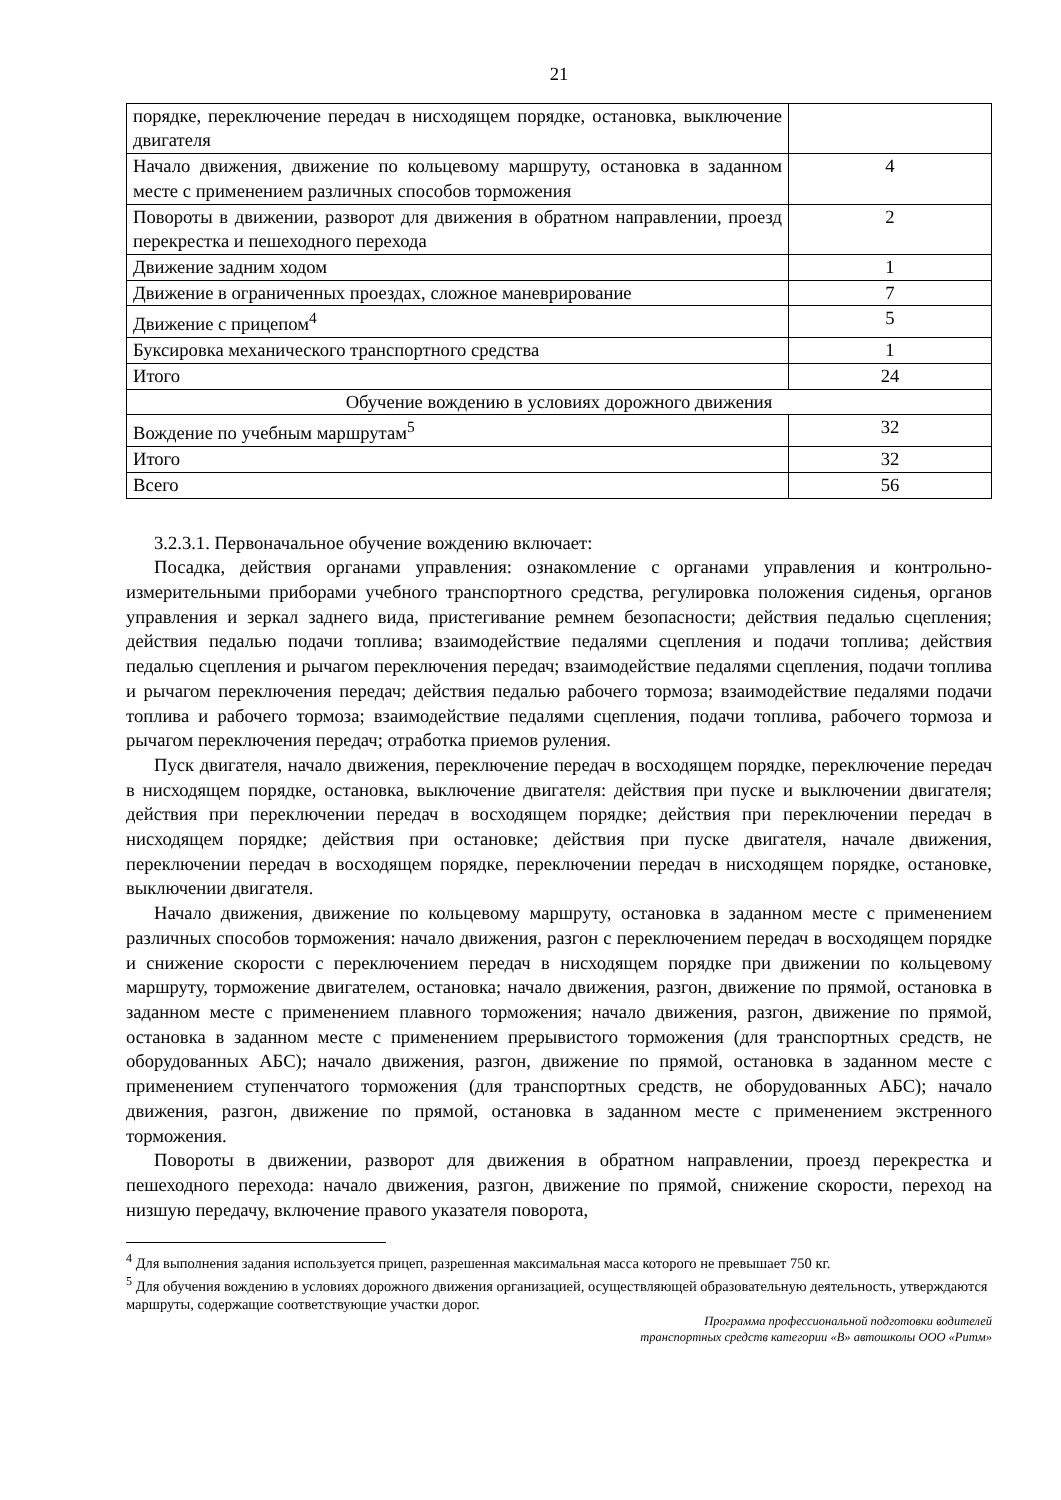21
| порядке, переключение передач в нисходящем порядке, остановка, выключение двигателя | |
| Начало движения, движение по кольцевому маршруту, остановка в заданном месте с применением различных способов торможения | 4 |
| Повороты в движении, разворот для движения в обратном направлении, проезд перекрестка и пешеходного перехода | 2 |
| Движение задним ходом | 1 |
| Движение в ограниченных проездах, сложное маневрирование | 7 |
| Движение с прицепом<sup>4</sup> | 5 |
| Буксировка механического транспортного средства | 1 |
| Итого | 24 |
| Обучение вождению в условиях дорожного движения | |
| Вождение по учебным маршрутам<sup>5</sup> | 32 |
| Итого | 32 |
| Всего | 56 |
3.2.3.1. Первоначальное обучение вождению включает:
Посадка, действия органами управления: ознакомление с органами управления и контрольно-измерительными приборами учебного транспортного средства, регулировка положения сиденья, органов управления и зеркал заднего вида, пристегивание ремнем безопасности; действия педалью сцепления; действия педалью подачи топлива; взаимодействие педалями сцепления и подачи топлива; действия педалью сцепления и рычагом переключения передач; взаимодействие педалями сцепления, подачи топлива и рычагом переключения передач; действия педалью рабочего тормоза; взаимодействие педалями подачи топлива и рабочего тормоза; взаимодействие педалями сцепления, подачи топлива, рабочего тормоза и рычагом переключения передач; отработка приемов руления.
Пуск двигателя, начало движения, переключение передач в восходящем порядке, переключение передач в нисходящем порядке, остановка, выключение двигателя: действия при пуске и выключении двигателя; действия при переключении передач в восходящем порядке; действия при переключении передач в нисходящем порядке; действия при остановке; действия при пуске двигателя, начале движения, переключении передач в восходящем порядке, переключении передач в нисходящем порядке, остановке, выключении двигателя.
Начало движения, движение по кольцевому маршруту, остановка в заданном месте с применением различных способов торможения: начало движения, разгон с переключением передач в восходящем порядке и снижение скорости с переключением передач в нисходящем порядке при движении по кольцевому маршруту, торможение двигателем, остановка; начало движения, разгон, движение по прямой, остановка в заданном месте с применением плавного торможения; начало движения, разгон, движение по прямой, остановка в заданном месте с применением прерывистого торможения (для транспортных средств, не оборудованных АБС); начало движения, разгон, движение по прямой, остановка в заданном месте с применением ступенчатого торможения (для транспортных средств, не оборудованных АБС); начало движения, разгон, движение по прямой, остановка в заданном месте с применением экстренного торможения.
Повороты в движении, разворот для движения в обратном направлении, проезд перекрестка и пешеходного перехода: начало движения, разгон, движение по прямой, снижение скорости, переход на низшую передачу, включение правого указателя поворота,
<sup>4</sup> Для выполнения задания используется прицеп, разрешенная максимальная масса которого не превышает 750 кг.
<sup>5</sup> Для обучения вождению в условиях дорожного движения организацией, осуществляющей образовательную деятельность, утверждаются маршруты, содержащие соответствующие участки дорог.
Программа профессиональной подготовки водителей
транспортных средств категории «В» автошколы ООО «Ритм»